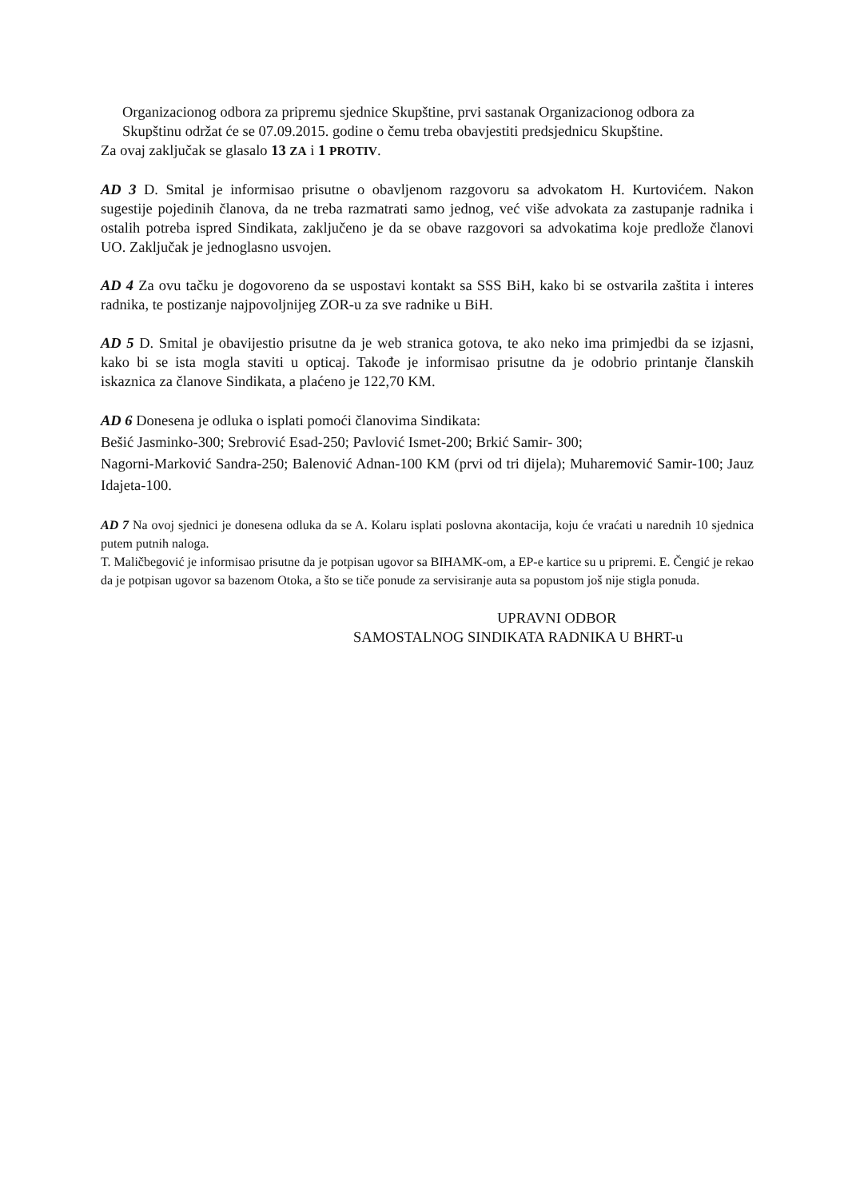Organizacionog odbora za pripremu sjednice Skupštine, prvi sastanak Organizacionog odbora za Skupštinu održat će se 07.09.2015. godine o čemu treba obavjestiti predsjednicu Skupštine.
Za ovaj zaključak se glasalo 13 ZA i 1 PROTIV.
AD 3 D. Smital je informisao prisutne o obavljenom razgovoru sa advokatom H. Kurtovićem. Nakon sugestije pojedinih članova, da ne treba razmatrati samo jednog, već više advokata za zastupanje radnika i ostalih potreba ispred Sindikata, zaključeno je da se obave razgovori sa advokatima koje predlože članovi UO. Zaključak je jednoglasno usvojen.
AD 4 Za ovu tačku je dogovoreno da se uspostavi kontakt sa SSS BiH, kako bi se ostvarila zaštita i interes radnika, te postizanje najpovoljnijeg ZOR-u za sve radnike u BiH.
AD 5 D. Smital je obavijestio prisutne da je web stranica gotova, te ako neko ima primjedbi da se izjasni, kako bi se ista mogla staviti u opticaj. Takođe je informisao prisutne da je odobrio printanje članskih iskaznica za članove Sindikata, a plaćeno je 122,70 KM.
AD 6 Donesena je odluka o isplati pomoći članovima Sindikata:
Bešić Jasminko-300; Srebrović Esad-250; Pavlović Ismet-200; Brkić Samir- 300;
Nagorni-Marković Sandra-250; Balenović Adnan-100 KM (prvi od tri dijela); Muharemović Samir-100; Jauz Idajeta-100.
AD 7 Na ovoj sjednici je donesena odluka da se A. Kolaru isplati poslovna akontacija, koju će vraćati u narednih 10 sjednica putem putnih naloga.
T. Maličbegović je informisao prisutne da je potpisan ugovor sa BIHAMK-om, a EP-e kartice su u pripremi. E. Čengić je rekao da je potpisan ugovor sa bazenom Otoka, a što se tiče ponude za servisiranje auta sa popustom još nije stigla ponuda.
UPRAVNI ODBOR
SAMOSTALNOG SINDIKATA RADNIKA U BHRT-u